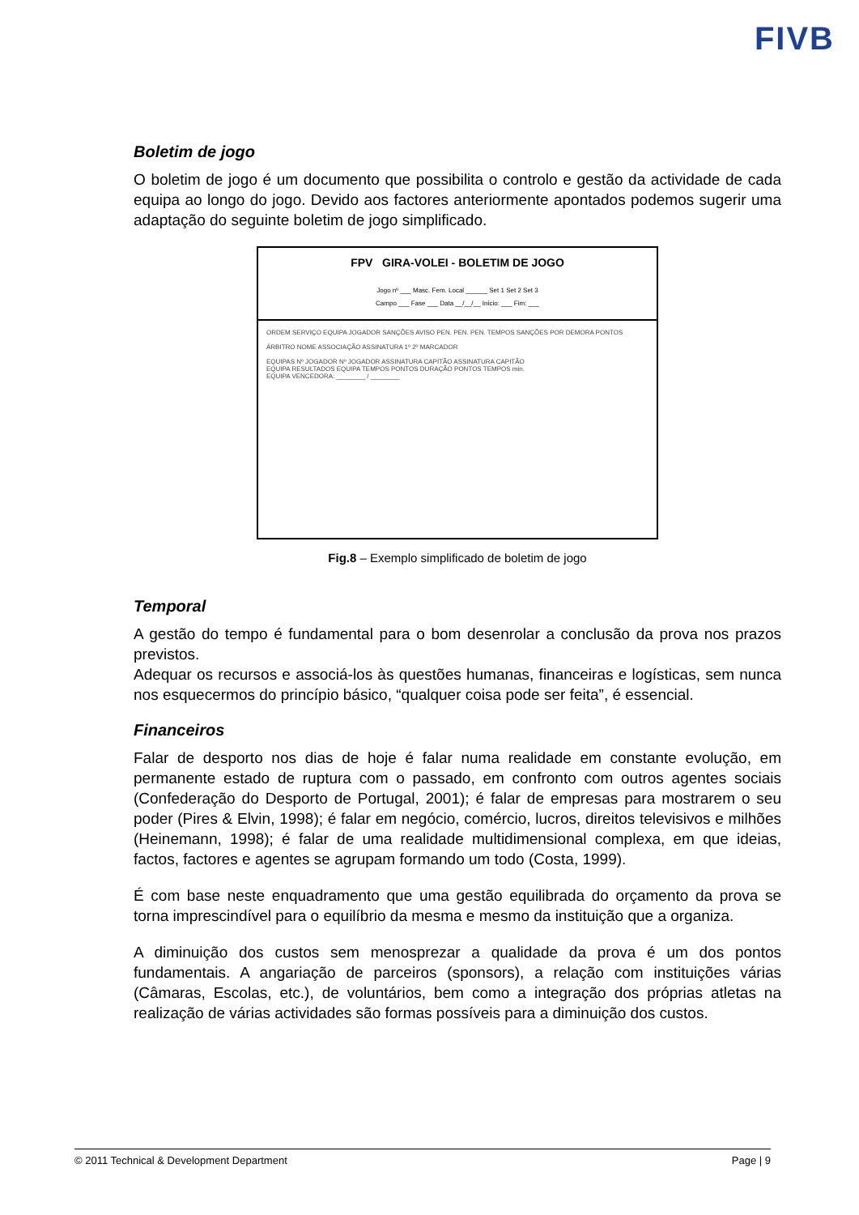FIVB
Boletim de jogo
O boletim de jogo é um documento que possibilita o controlo e gestão da actividade de cada equipa ao longo do jogo. Devido aos factores anteriormente apontados podemos sugerir uma adaptação do seguinte boletim de jogo simplificado.
FPV GIRA-VOLEI - BOLETIM DE JOGO
Jogo nº ___ Masc. Fem. Local ______ Set 1 Set 2 Set 3
Campo ___ Fase ___ Data __/__/__ Início: ___ Fim: ___
ORDEM SERVIÇO EQUIPA JOGADOR SANÇÕES AVISO PEN. PEN. PEN. TEMPOS SANÇÕES POR DEMORA PONTOS
ÁRBITRO NOME ASSOCIAÇÃO ASSINATURA 1º 2º MARCADOR
EQUIPAS Nº JOGADOR Nº JOGADOR ASSINATURA CAPITÃO ASSINATURA CAPITÃO
EQUIPA RESULTADOS EQUIPA TEMPOS PONTOS DURAÇÃO PONTOS TEMPOS min.
EQUIPA VENCEDORA: ________ / ________
Fig.8 – Exemplo simplificado de boletim de jogo
Temporal
A gestão do tempo é fundamental para o bom desenrolar a conclusão da prova nos prazos previstos.
Adequar os recursos e associá-los às questões humanas, financeiras e logísticas, sem nunca nos esquecermos do princípio básico, “qualquer coisa pode ser feita”, é essencial.
Financeiros
Falar de desporto nos dias de hoje é falar numa realidade em constante evolução, em permanente estado de ruptura com o passado, em confronto com outros agentes sociais (Confederação do Desporto de Portugal, 2001); é falar de empresas para mostrarem o seu poder (Pires & Elvin, 1998); é falar em negócio, comércio, lucros, direitos televisivos e milhões (Heinemann, 1998); é falar de uma realidade multidimensional complexa, em que ideias, factos, factores e agentes se agrupam formando um todo (Costa, 1999).
É com base neste enquadramento que uma gestão equilibrada do orçamento da prova se torna imprescindível para o equilíbrio da mesma e mesmo da instituição que a organiza.
A diminuição dos custos sem menosprezar a qualidade da prova é um dos pontos fundamentais. A angariação de parceiros (sponsors), a relação com instituições várias (Câmaras, Escolas, etc.), de voluntários, bem como a integração dos próprias atletas na realização de várias actividades são formas possíveis para a diminuição dos custos.
© 2011 Technical & Development Department Page | 9